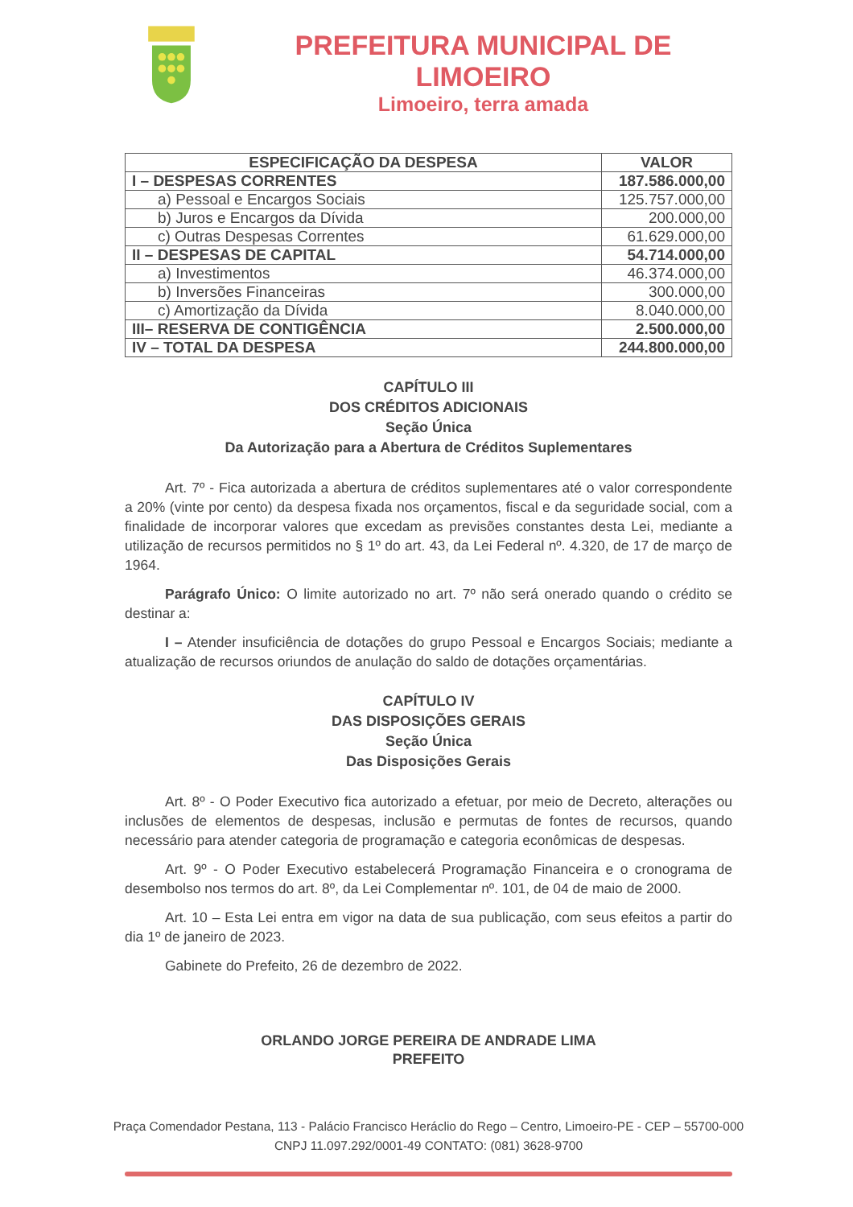PREFEITURA MUNICIPAL DE LIMOEIRO
Limoeiro, terra amada
| ESPECIFICAÇÃO DA DESPESA | VALOR |
| --- | --- |
| I – DESPESAS CORRENTES | 187.586.000,00 |
| a) Pessoal e Encargos Sociais | 125.757.000,00 |
| b) Juros e Encargos da Dívida | 200.000,00 |
| c) Outras Despesas Correntes | 61.629.000,00 |
| II – DESPESAS DE CAPITAL | 54.714.000,00 |
| a) Investimentos | 46.374.000,00 |
| b) Inversões Financeiras | 300.000,00 |
| c) Amortização da Dívida | 8.040.000,00 |
| III– RESERVA DE CONTIGÊNCIA | 2.500.000,00 |
| IV – TOTAL DA DESPESA | 244.800.000,00 |
CAPÍTULO III
DOS CRÉDITOS ADICIONAIS
Seção Única
Da Autorização para a Abertura de Créditos Suplementares
Art. 7º - Fica autorizada a abertura de créditos suplementares até o valor correspondente a 20% (vinte por cento) da despesa fixada nos orçamentos, fiscal e da seguridade social, com a finalidade de incorporar valores que excedam as previsões constantes desta Lei, mediante a utilização de recursos permitidos no § 1º do art. 43, da Lei Federal nº. 4.320, de 17 de março de 1964.
Parágrafo Único: O limite autorizado no art. 7º não será onerado quando o crédito se destinar a:
I – Atender insuficiência de dotações do grupo Pessoal e Encargos Sociais; mediante a atualização de recursos oriundos de anulação do saldo de dotações orçamentárias.
CAPÍTULO IV
DAS DISPOSIÇÕES GERAIS
Seção Única
Das Disposições Gerais
Art. 8º - O Poder Executivo fica autorizado a efetuar, por meio de Decreto, alterações ou inclusões de elementos de despesas, inclusão e permutas de fontes de recursos, quando necessário para atender categoria de programação e categoria econômicas de despesas.
Art. 9º - O Poder Executivo estabelecerá Programação Financeira e o cronograma de desembolso nos termos do art. 8º, da Lei Complementar nº. 101, de 04 de maio de 2000.
Art. 10 – Esta Lei entra em vigor na data de sua publicação, com seus efeitos a partir do dia 1º de janeiro de 2023.
Gabinete do Prefeito, 26 de dezembro de 2022.
ORLANDO JORGE PEREIRA DE ANDRADE LIMA
PREFEITO
Praça Comendador Pestana, 113 - Palácio Francisco Heráclio do Rego – Centro, Limoeiro-PE - CEP – 55700-000
CNPJ 11.097.292/0001-49 CONTATO: (081) 3628-9700